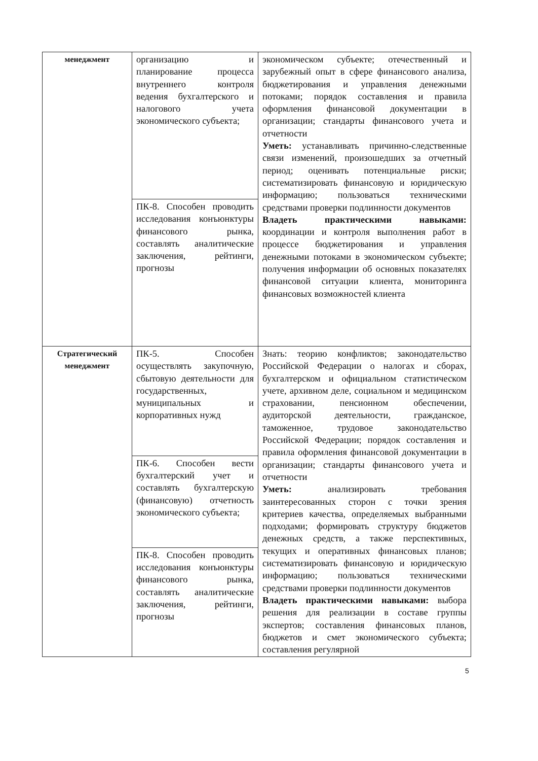| менеджмент | организацию и планирование процесса внутреннего контроля ведения бухгалтерского и налогового учета экономического субъекта; | экономическом субъекте; отечественный и зарубежный опыт в сфере финансового анализа, бюджетирования и управления денежными потоками; порядок составления и правила оформления финансовой документации в организации; стандарты финансового учета и отчетности Уметь: устанавливать причинно-следственные связи изменений, произошедших за отчетный период; оценивать потенциальные риски; систематизировать финансовую и юридическую информацию; пользоваться техническими средствами проверки подлинности документов Владеть практическими навыками: координации и контроля выполнения работ в процессе бюджетирования и управления денежными потоками в экономическом субъекте; получения информации об основных показателях финансовой ситуации клиента, мониторинга финансовых возможностей клиента |
| | ПК-8. Способен проводить исследования конъюнктуры финансового рынка, составлять аналитические заключения, рейтинги, прогнозы | |
| Стратегический менеджмент | ПК-5. Способен осуществлять закупочную, сбытовую деятельности для государственных, муниципальных и корпоративных нужд | Знать: теорию конфликтов; законодательство Российской Федерации о налогах и сборах, бухгалтерском и официальном статистическом учете, архивном деле, социальном и медицинском страховании, пенсионном обеспечении, аудиторской деятельности, гражданское, таможенное, трудовое законодательство Российской Федерации; порядок составления и правила оформления финансовой документации в организации; стандарты финансового учета и отчетности Уметь: анализировать требования заинтересованных сторон с точки зрения критериев качества, определяемых выбранными подходами; формировать структуру бюджетов денежных средств, а также перспективных, текущих и оперативных финансовых планов; систематизировать финансовую и юридическую информацию; пользоваться техническими средствами проверки подлинности документов Владеть практическими навыками: выбора решения для реализации в составе группы экспертов; составления финансовых планов, бюджетов и смет экономического субъекта; составления регулярной |
| | ПК-6. Способен вести бухгалтерский учет и составлять бухгалтерскую (финансовую) отчетность экономического субъекта; | |
| | ПК-8. Способен проводить исследования конъюнктуры финансового рынка, составлять аналитические заключения, рейтинги, прогнозы | |
5